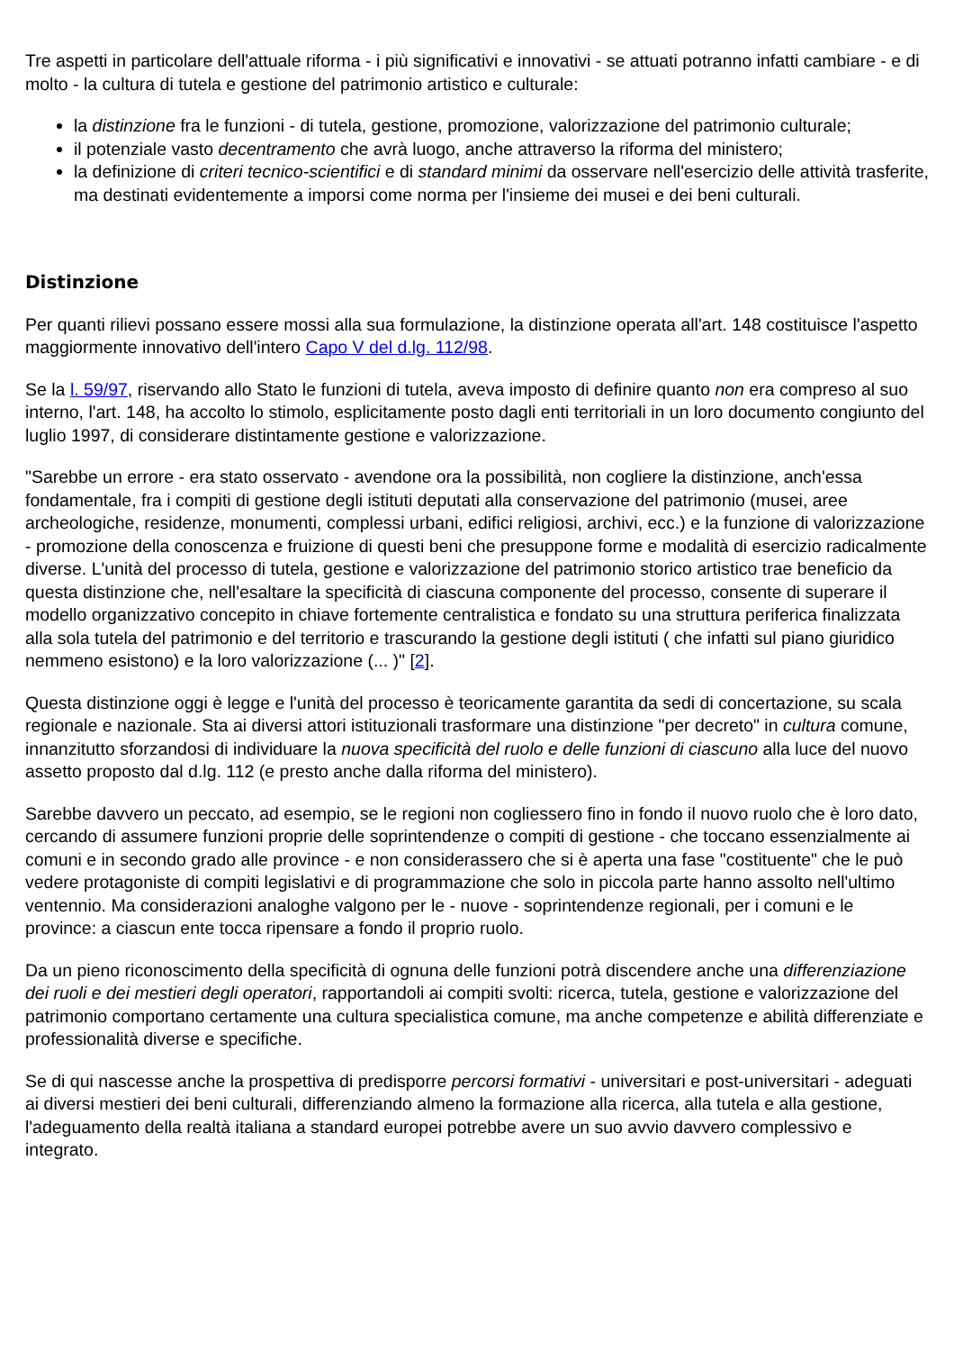Tre aspetti in particolare dell'attuale riforma - i più significativi e innovativi - se attuati potranno infatti cambiare - e di molto - la cultura di tutela e gestione del patrimonio artistico e culturale:
la distinzione fra le funzioni - di tutela, gestione, promozione, valorizzazione del patrimonio culturale;
il potenziale vasto decentramento che avrà luogo, anche attraverso la riforma del ministero;
la definizione di criteri tecnico-scientifici e di standard minimi da osservare nell'esercizio delle attività trasferite, ma destinati evidentemente a imporsi come norma per l'insieme dei musei e dei beni culturali.
Distinzione
Per quanti rilievi possano essere mossi alla sua formulazione, la distinzione operata all'art. 148 costituisce l'aspetto maggiormente innovativo dell'intero Capo V del d.lg. 112/98.
Se la l. 59/97, riservando allo Stato le funzioni di tutela, aveva imposto di definire quanto non era compreso al suo interno, l'art. 148, ha accolto lo stimolo, esplicitamente posto dagli enti territoriali in un loro documento congiunto del luglio 1997, di considerare distintamente gestione e valorizzazione.
"Sarebbe un errore - era stato osservato - avendone ora la possibilità, non cogliere la distinzione, anch'essa fondamentale, fra i compiti di gestione degli istituti deputati alla conservazione del patrimonio (musei, aree archeologiche, residenze, monumenti, complessi urbani, edifici religiosi, archivi, ecc.) e la funzione di valorizzazione - promozione della conoscenza e fruizione di questi beni che presuppone forme e modalità di esercizio radicalmente diverse. L'unità del processo di tutela, gestione e valorizzazione del patrimonio storico artistico trae beneficio da questa distinzione che, nell'esaltare la specificità di ciascuna componente del processo, consente di superare il modello organizzativo concepito in chiave fortemente centralistica e fondato su una struttura periferica finalizzata alla sola tutela del patrimonio e del territorio e trascurando la gestione degli istituti ( che infatti sul piano giuridico nemmeno esistono) e la loro valorizzazione (... )" [2].
Questa distinzione oggi è legge e l'unità del processo è teoricamente garantita da sedi di concertazione, su scala regionale e nazionale. Sta ai diversi attori istituzionali trasformare una distinzione "per decreto" in cultura comune, innanzitutto sforzandosi di individuare la nuova specificità del ruolo e delle funzioni di ciascuno alla luce del nuovo assetto proposto dal d.lg. 112 (e presto anche dalla riforma del ministero).
Sarebbe davvero un peccato, ad esempio, se le regioni non cogliessero fino in fondo il nuovo ruolo che è loro dato, cercando di assumere funzioni proprie delle soprintendenze o compiti di gestione - che toccano essenzialmente ai comuni e in secondo grado alle province - e non considerassero che si è aperta una fase "costituente" che le può vedere protagoniste di compiti legislativi e di programmazione che solo in piccola parte hanno assolto nell'ultimo ventennio. Ma considerazioni analoghe valgono per le - nuove - soprintendenze regionali, per i comuni e le province: a ciascun ente tocca ripensare a fondo il proprio ruolo.
Da un pieno riconoscimento della specificità di ognuna delle funzioni potrà discendere anche una differenziazione dei ruoli e dei mestieri degli operatori, rapportandoli ai compiti svolti: ricerca, tutela, gestione e valorizzazione del patrimonio comportano certamente una cultura specialistica comune, ma anche competenze e abilità differenziate e professionalità diverse e specifiche.
Se di qui nascesse anche la prospettiva di predisporre percorsi formativi - universitari e post-universitari - adeguati ai diversi mestieri dei beni culturali, differenziando almeno la formazione alla ricerca, alla tutela e alla gestione, l'adeguamento della realtà italiana a standard europei potrebbe avere un suo avvio davvero complessivo e integrato.